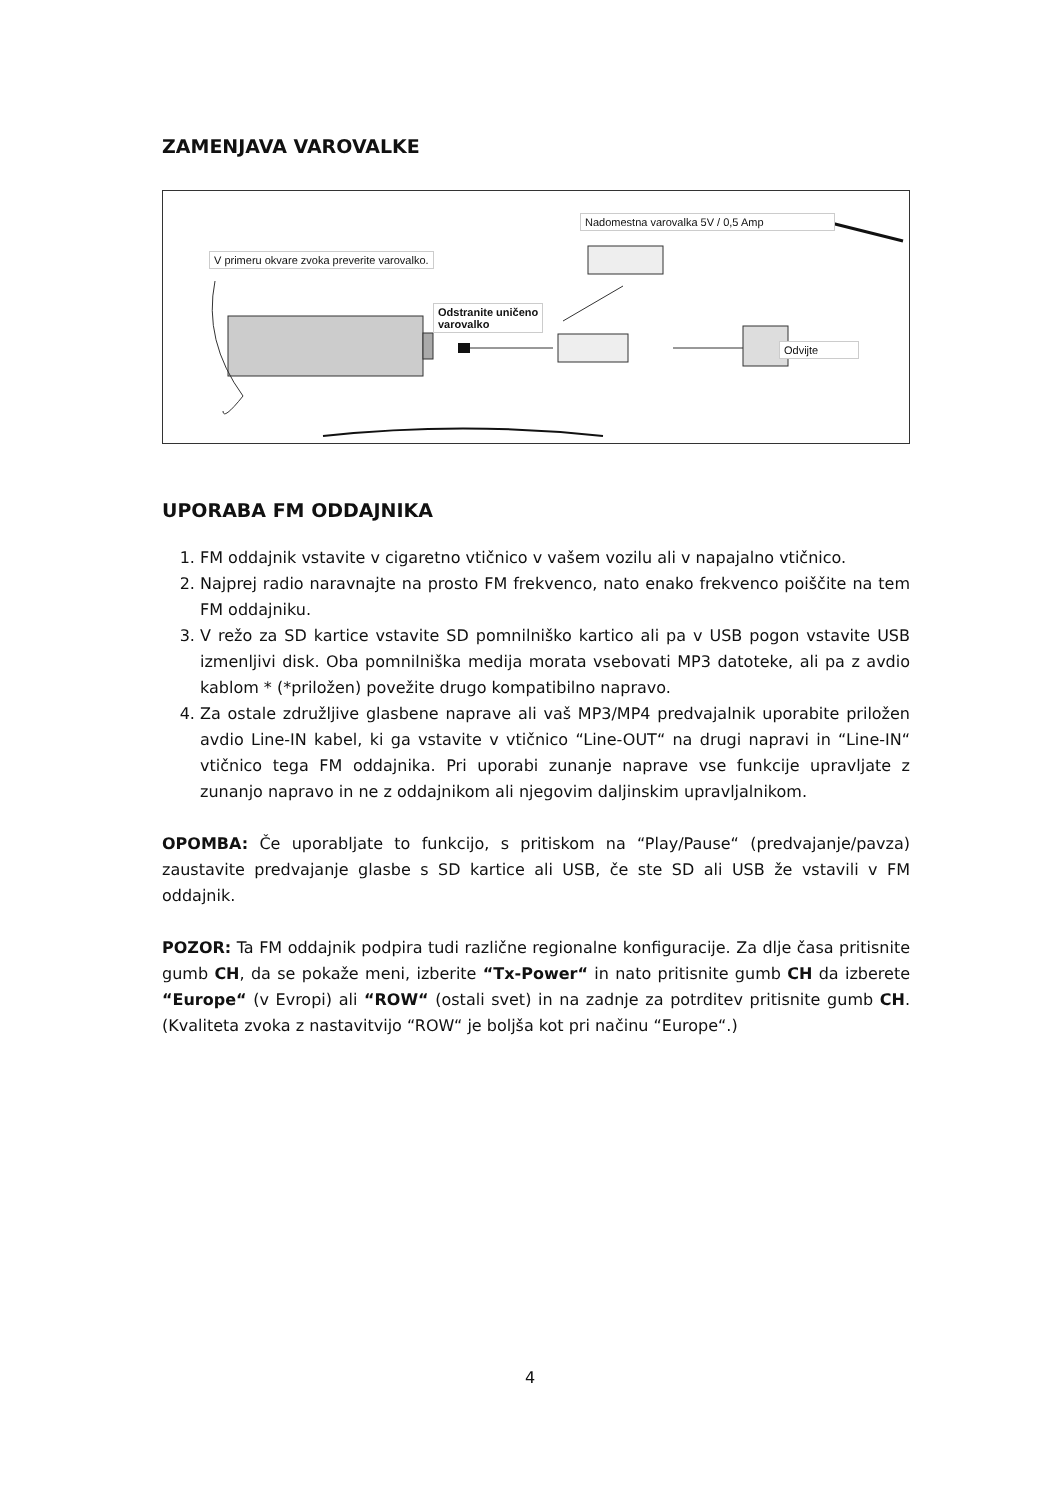ZAMENJAVA VAROVALKE
V primeru okvare zvoka preverite varovalko.
Nadomestna varovalka 5V / 0,5 Amp
Odstranite uničeno
varovalko
Odvijte
UPORABA FM ODDAJNIKA
1. FM oddajnik vstavite v cigaretno vtičnico v vašem vozilu ali v napajalno vtičnico.
2. Najprej radio naravnajte na prosto FM frekvenco, nato enako frekvenco poiščite na tem FM oddajniku.
3. V režo za SD kartice vstavite SD pomnilniško kartico ali pa v USB pogon vstavite USB izmenljivi disk. Oba pomnilniška medija morata vsebovati MP3 datoteke, ali pa z avdio kablom * (*priložen) povežite drugo kompatibilno napravo.
4. Za ostale združljive glasbene naprave ali vaš MP3/MP4 predvajalnik uporabite priložen avdio Line-IN kabel, ki ga vstavite v vtičnico “Line-OUT“ na drugi napravi in “Line-IN“ vtičnico tega FM oddajnika. Pri uporabi zunanje naprave vse funkcije upravljate z zunanjo napravo in ne z oddajnikom ali njegovim daljinskim upravljalnikom.
OPOMBA: Če uporabljate to funkcijo, s pritiskom na “Play/Pause“ (predvajanje/pavza) zaustavite predvajanje glasbe s SD kartice ali USB, če ste SD ali USB že vstavili v FM oddajnik.
POZOR: Ta FM oddajnik podpira tudi različne regionalne konfiguracije. Za dlje časa pritisnite gumb CH, da se pokaže meni, izberite “Tx-Power“ in nato pritisnite gumb CH da izberete “Europe“ (v Evropi) ali “ROW“ (ostali svet) in na zadnje za potrditev pritisnite gumb CH. (Kvaliteta zvoka z nastavitvijo “ROW“ je boljša kot pri načinu “Europe“.)
4